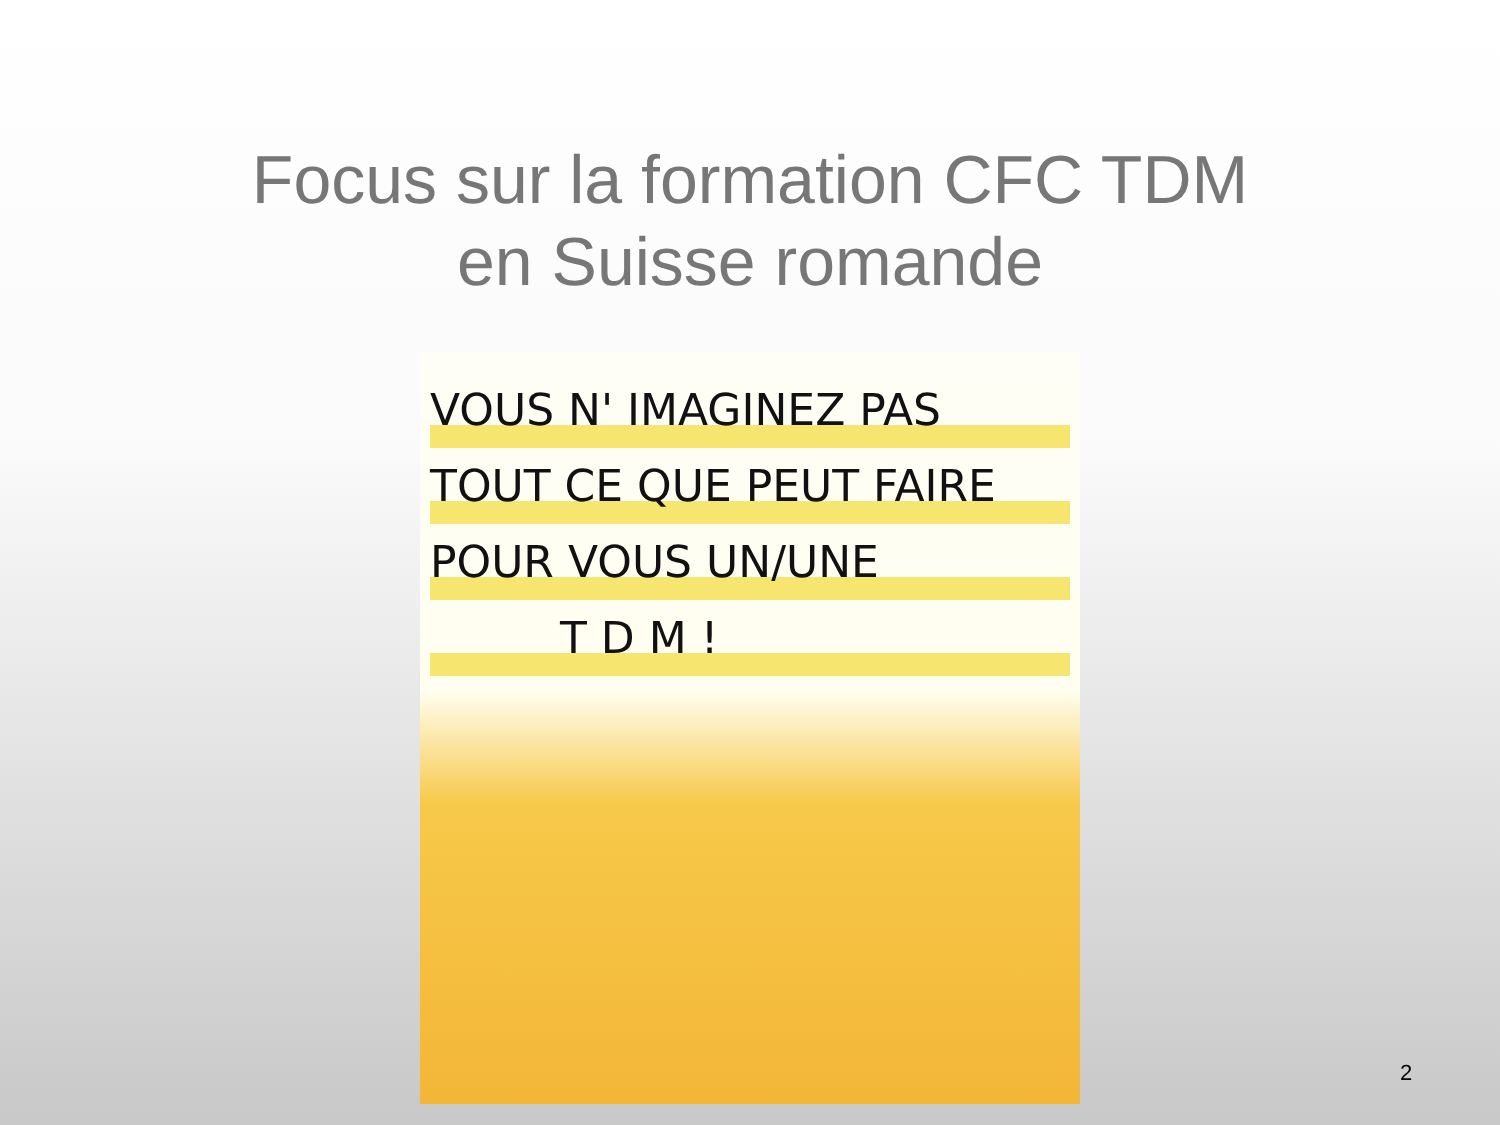Focus sur la formation CFC TDM
en Suisse romande
VOUS N' IMAGINEZ PAS
TOUT CE QUE PEUT FAIRE
POUR VOUS UN/UNE
T D M !
2